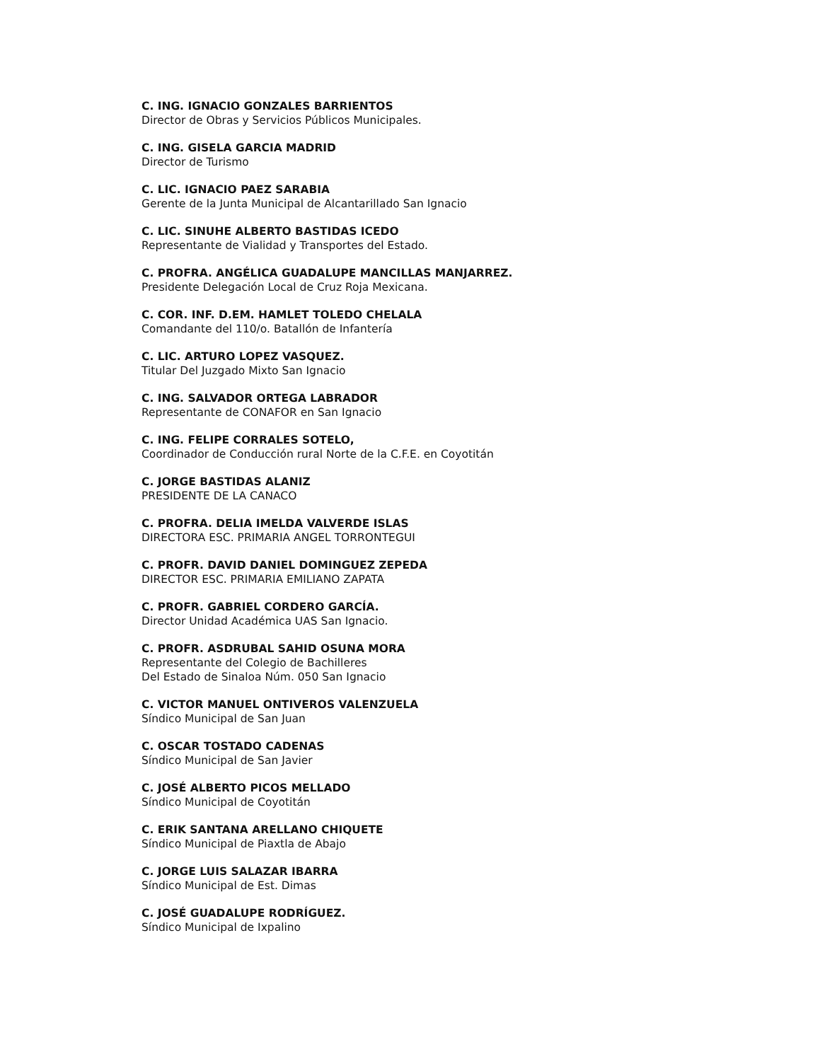C. ING. IGNACIO GONZALES BARRIENTOS
Director de Obras y Servicios Públicos Municipales.
C. ING. GISELA GARCIA MADRID
Director de Turismo
C. LIC. IGNACIO PAEZ SARABIA
Gerente de la Junta Municipal de Alcantarillado San Ignacio
C. LIC. SINUHE ALBERTO BASTIDAS ICEDO
Representante de Vialidad y Transportes del Estado.
C. PROFRA. ANGÉLICA GUADALUPE MANCILLAS MANJARREZ.
Presidente Delegación Local de Cruz Roja Mexicana.
C. COR. INF. D.EM. HAMLET TOLEDO CHELALA
Comandante del 110/o. Batallón de Infantería
C. LIC. ARTURO LOPEZ VASQUEZ.
Titular Del Juzgado Mixto San Ignacio
C. ING. SALVADOR ORTEGA LABRADOR
Representante de CONAFOR en San Ignacio
C. ING. FELIPE CORRALES SOTELO,
Coordinador de Conducción rural Norte de la C.F.E. en Coyotitán
C. JORGE BASTIDAS ALANIZ
PRESIDENTE DE LA CANACO
C. PROFRA. DELIA IMELDA VALVERDE ISLAS
DIRECTORA ESC. PRIMARIA ANGEL TORRONTEGUI
C. PROFR. DAVID DANIEL DOMINGUEZ ZEPEDA
DIRECTOR ESC. PRIMARIA EMILIANO ZAPATA
C. PROFR. GABRIEL CORDERO GARCÍA.
Director Unidad Académica UAS San Ignacio.
C. PROFR. ASDRUBAL SAHID OSUNA MORA
Representante del Colegio de Bachilleres
Del Estado de Sinaloa Núm. 050 San Ignacio
C. VICTOR MANUEL ONTIVEROS VALENZUELA
Síndico Municipal de San Juan
C. OSCAR TOSTADO CADENAS
Síndico Municipal de San Javier
C. JOSÉ ALBERTO PICOS MELLADO
Síndico Municipal de Coyotitán
C. ERIK SANTANA ARELLANO CHIQUETE
Síndico Municipal de Piaxtla de Abajo
C. JORGE LUIS SALAZAR IBARRA
Síndico Municipal de Est. Dimas
C. JOSÉ GUADALUPE RODRÍGUEZ.
Síndico Municipal de Ixpalino